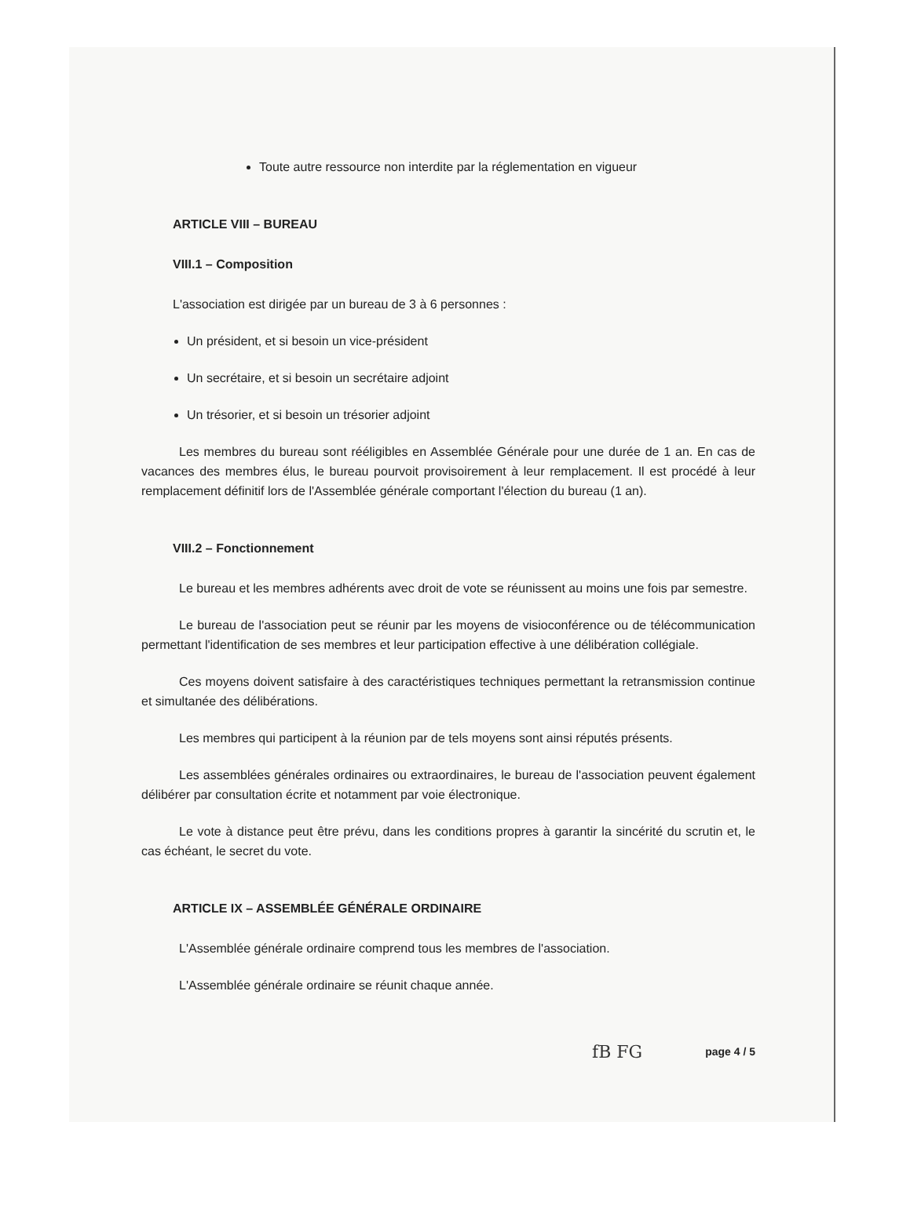Toute autre ressource non interdite par la réglementation en vigueur
ARTICLE VIII – BUREAU
VIII.1 – Composition
L'association est dirigée par un bureau de 3 à 6 personnes :
Un président, et si besoin un vice-président
Un secrétaire, et si besoin un secrétaire adjoint
Un trésorier, et si besoin un trésorier adjoint
Les membres du bureau sont rééligibles en Assemblée Générale pour une durée de 1 an. En cas de vacances des membres élus, le bureau pourvoit provisoirement à leur remplacement. Il est procédé à leur remplacement définitif lors de l'Assemblée générale comportant l'élection du bureau (1 an).
VIII.2 – Fonctionnement
Le bureau et les membres adhérents avec droit de vote se réunissent au moins une fois par semestre.
Le bureau de l'association peut se réunir par les moyens de visioconférence ou de télécommunication permettant l'identification de ses membres et leur participation effective à une délibération collégiale.
Ces moyens doivent satisfaire à des caractéristiques techniques permettant la retransmission continue et simultanée des délibérations.
Les membres qui participent à la réunion par de tels moyens sont ainsi réputés présents.
Les assemblées générales ordinaires ou extraordinaires, le bureau de l'association peuvent également délibérer par consultation écrite et notamment par voie électronique.
Le vote à distance peut être prévu, dans les conditions propres à garantir la sincérité du scrutin et, le cas échéant, le secret du vote.
ARTICLE IX – ASSEMBLÉE GÉNÉRALE ORDINAIRE
L'Assemblée générale ordinaire comprend tous les membres de l'association.
L'Assemblée générale ordinaire se réunit chaque année.
fB FG page 4 / 5